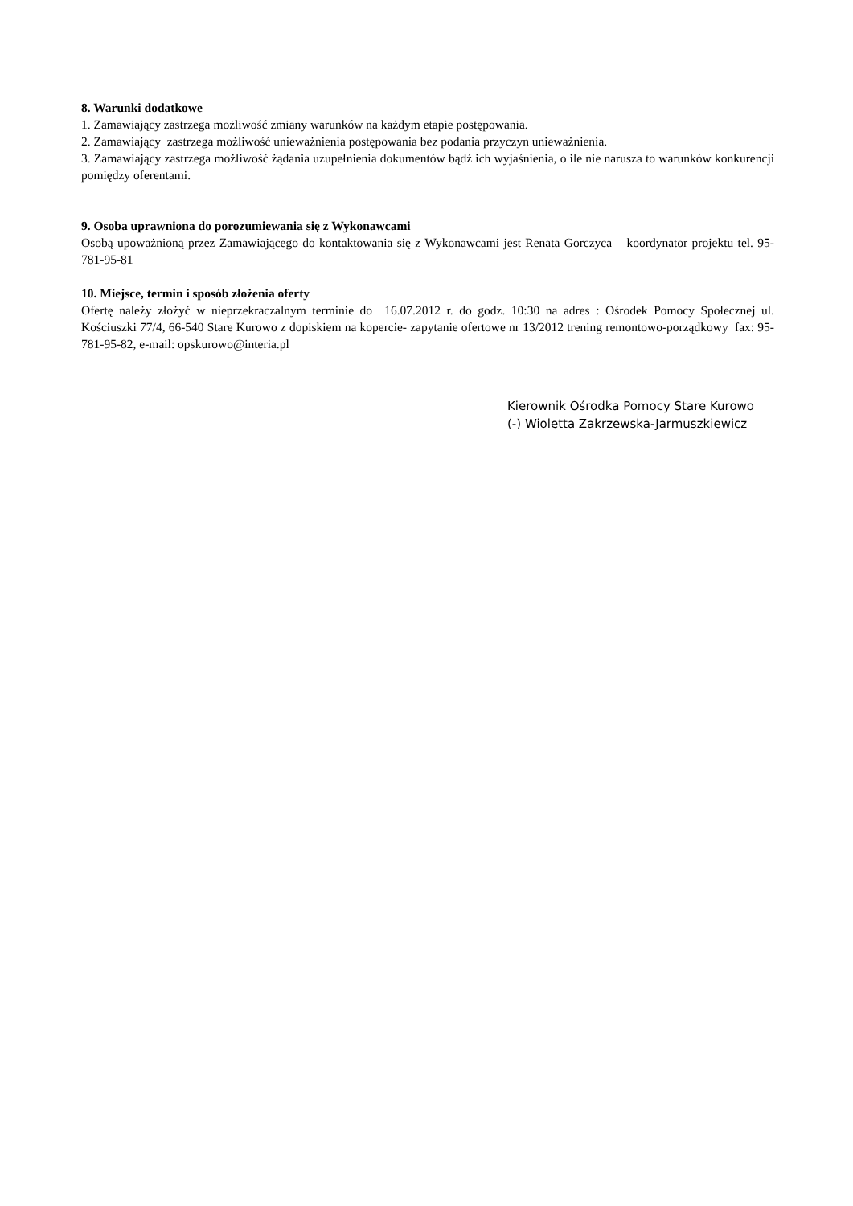8. Warunki dodatkowe
1. Zamawiający zastrzega możliwość zmiany warunków na każdym etapie postępowania.
2. Zamawiający zastrzega możliwość unieważnienia postępowania bez podania przyczyn unieważnienia.
3. Zamawiający zastrzega możliwość żądania uzupełnienia dokumentów bądź ich wyjaśnienia, o ile nie narusza to warunków konkurencji pomiędzy oferentami.
9. Osoba uprawniona do porozumiewania się z Wykonawcami
Osobą upoważnioną przez Zamawiającego do kontaktowania się z Wykonawcami jest Renata Gorczyca – koordynator projektu tel. 95-781-95-81
10. Miejsce, termin i sposób złożenia oferty
Ofertę należy złożyć w nieprzekraczalnym terminie do 16.07.2012 r. do godz. 10:30 na adres : Ośrodek Pomocy Społecznej ul. Kościuszki 77/4, 66-540 Stare Kurowo z dopiskiem na kopercie- zapytanie ofertowe nr 13/2012 trening remontowo-porządkowy fax: 95-781-95-82, e-mail: opskurowo@interia.pl
Kierownik Ośrodka Pomocy Stare Kurowo
(-) Wioletta Zakrzewska-Jarmuszkiewicz